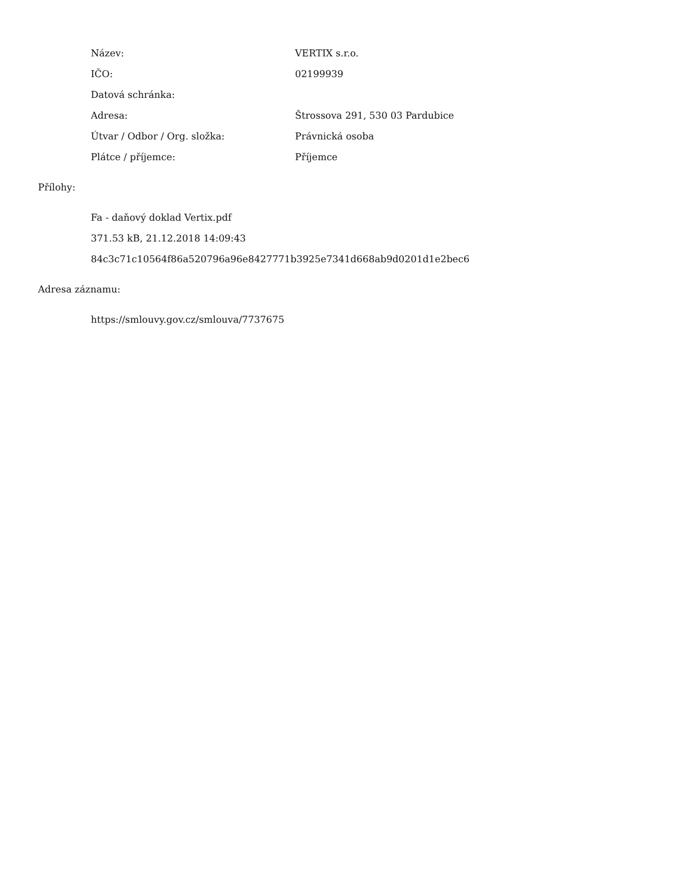| Název: | VERTIX s.r.o. |
| IČO: | 02199939 |
| Datová schránka: | |
| Adresa: | Štrossova 291, 530 03 Pardubice |
| Útvar / Odbor / Org. složka: | Právnická osoba |
| Plátce / příjemce: | Příjemce |
Přílohy:
Fa - daňový doklad Vertix.pdf
371.53 kB, 21.12.2018 14:09:43
84c3c71c10564f86a520796a96e8427771b3925e7341d668ab9d0201d1e2bec6
Adresa záznamu:
https://smlouvy.gov.cz/smlouva/7737675